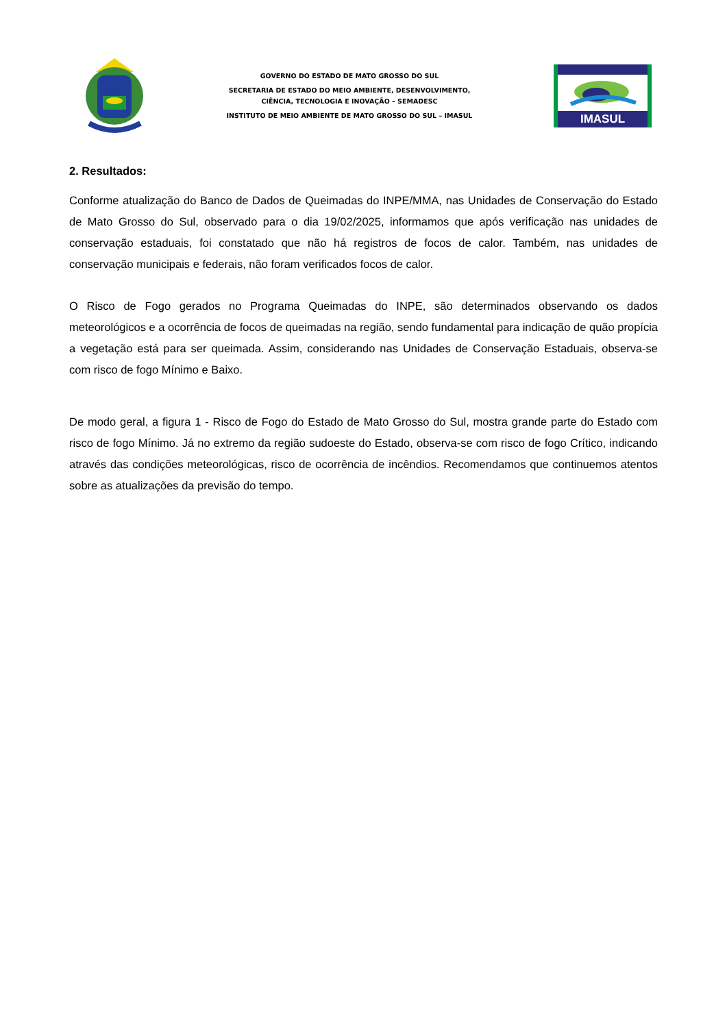GOVERNO DO ESTADO DE MATO GROSSO DO SUL
SECRETARIA DE ESTADO DO MEIO AMBIENTE, DESENVOLVIMENTO,
CIÊNCIA, TECNOLOGIA E INOVAÇÃO – SEMADESC
INSTITUTO DE MEIO AMBIENTE DE MATO GROSSO DO SUL – IMASUL
IMASUL
2. Resultados:
Conforme atualização do Banco de Dados de Queimadas do INPE/MMA, nas Unidades de Conservação do Estado de Mato Grosso do Sul, observado para o dia 19/02/2025, informamos que após verificação nas unidades de conservação estaduais, foi constatado que não há registros de focos de calor. Também, nas unidades de conservação municipais e federais, não foram verificados focos de calor.
O Risco de Fogo gerados no Programa Queimadas do INPE, são determinados observando os dados meteorológicos e a ocorrência de focos de queimadas na região, sendo fundamental para indicação de quão propícia a vegetação está para ser queimada. Assim, considerando nas Unidades de Conservação Estaduais, observa-se com risco de fogo Mínimo e Baixo.
De modo geral, a figura 1 - Risco de Fogo do Estado de Mato Grosso do Sul, mostra grande parte do Estado com risco de fogo Mínimo. Já no extremo da região sudoeste do Estado, observa-se com risco de fogo Crítico, indicando através das condições meteorológicas, risco de ocorrência de incêndios. Recomendamos que continuemos atentos sobre as atualizações da previsão do tempo.